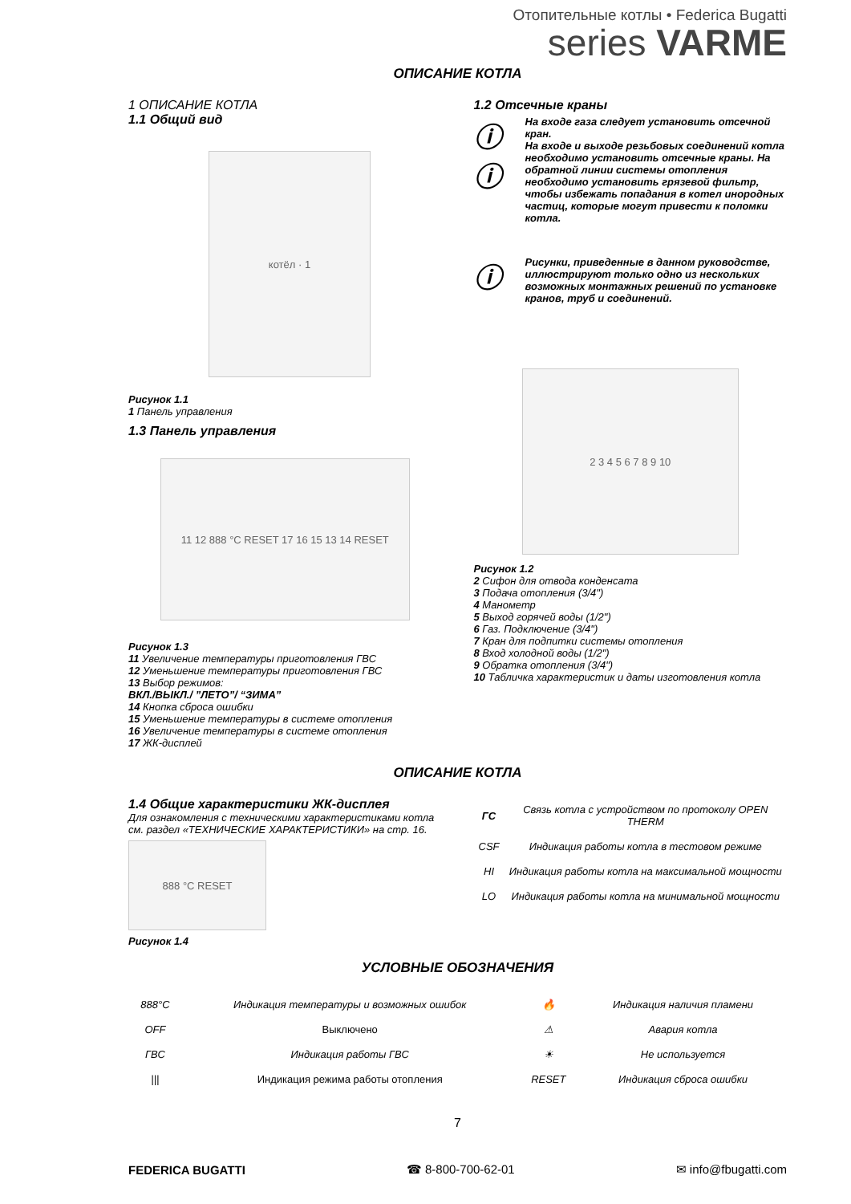Отопительные котлы • Federica Bugatti
series VARME
ОПИСАНИЕ КОТЛА
1 ОПИСАНИЕ КОТЛА
1.1 Общий вид
котёл · 1
Рисунок 1.1
1 Панель управления
1.3 Панель управления
11 12 888 °C RESET 17 16 15 13 14 RESET
Рисунок 1.3
11 Увеличение температуры приготовления ГВС
12 Уменьшение температуры приготовления ГВС
13 Выбор режимов:
ВКЛ./ВЫКЛ./ ”ЛЕТО”/ “ЗИМА”
14 Кнопка сброса ошибки
15 Уменьшение температуры в системе отопления
16 Увеличение температуры в системе отопления
17 ЖК-дисплей
1.2 Отсечные краны
ⓘ
ⓘ
На входе газа следует установить отсечной кран.
На входе и выходе резьбовых соединений котла необходимо установить отсечные краны. На обратной линии системы отопления необходимо установить грязевой фильтр, чтобы избежать попадания в котел инородных частиц, которые могут привести к поломки котла.
ⓘ
Рисунки, приведенные в данном руководстве, иллюстрируют только одно из нескольких возможных монтажных решений по установке кранов, труб и соединений.
2 3 4 5 6 7 8 9 10
Рисунок 1.2
2 Сифон для отвода конденсата
3 Подача отопления (3/4")
4 Манометр
5 Выход горячей воды (1/2")
6 Газ. Подключение (3/4")
7 Кран для подпитки системы отопления
8 Вход холодной воды (1/2")
9 Обратка отопления (3/4")
10 Табличка характеристик и даты изготовления котла
ОПИСАНИЕ КОТЛА
1.4 Общие характеристики ЖК-дисплея
Для ознакомления с техническими характеристиками котла см. раздел «ТЕХНИЧЕСКИЕ ХАРАКТЕРИСТИКИ» на стр. 16.
888 °C RESET
Рисунок 1.4
| ГС | Связь котла с устройством по протоколу OPEN THERM |
| CSF | Индикация работы котла в тестовом режиме |
| HI | Индикация работы котла на максимальной мощности |
| LO | Индикация работы котла на минимальной мощности |
УСЛОВНЫЕ ОБОЗНАЧЕНИЯ
| 888°C | Индикация температуры и возможных ошибок | 🔥 | Индикация наличия пламени |
| OFF | Выключено | ⚠ | Авария котла |
| ГВС | Индикация работы ГВС | ☀ | Не используется |
| /// | Индикация режима работы отопления | RESET | Индикация сброса ошибки |
7
FEDERICA BUGATTI ☎ 8-800-700-62-01 ✉ info@fbugatti.com